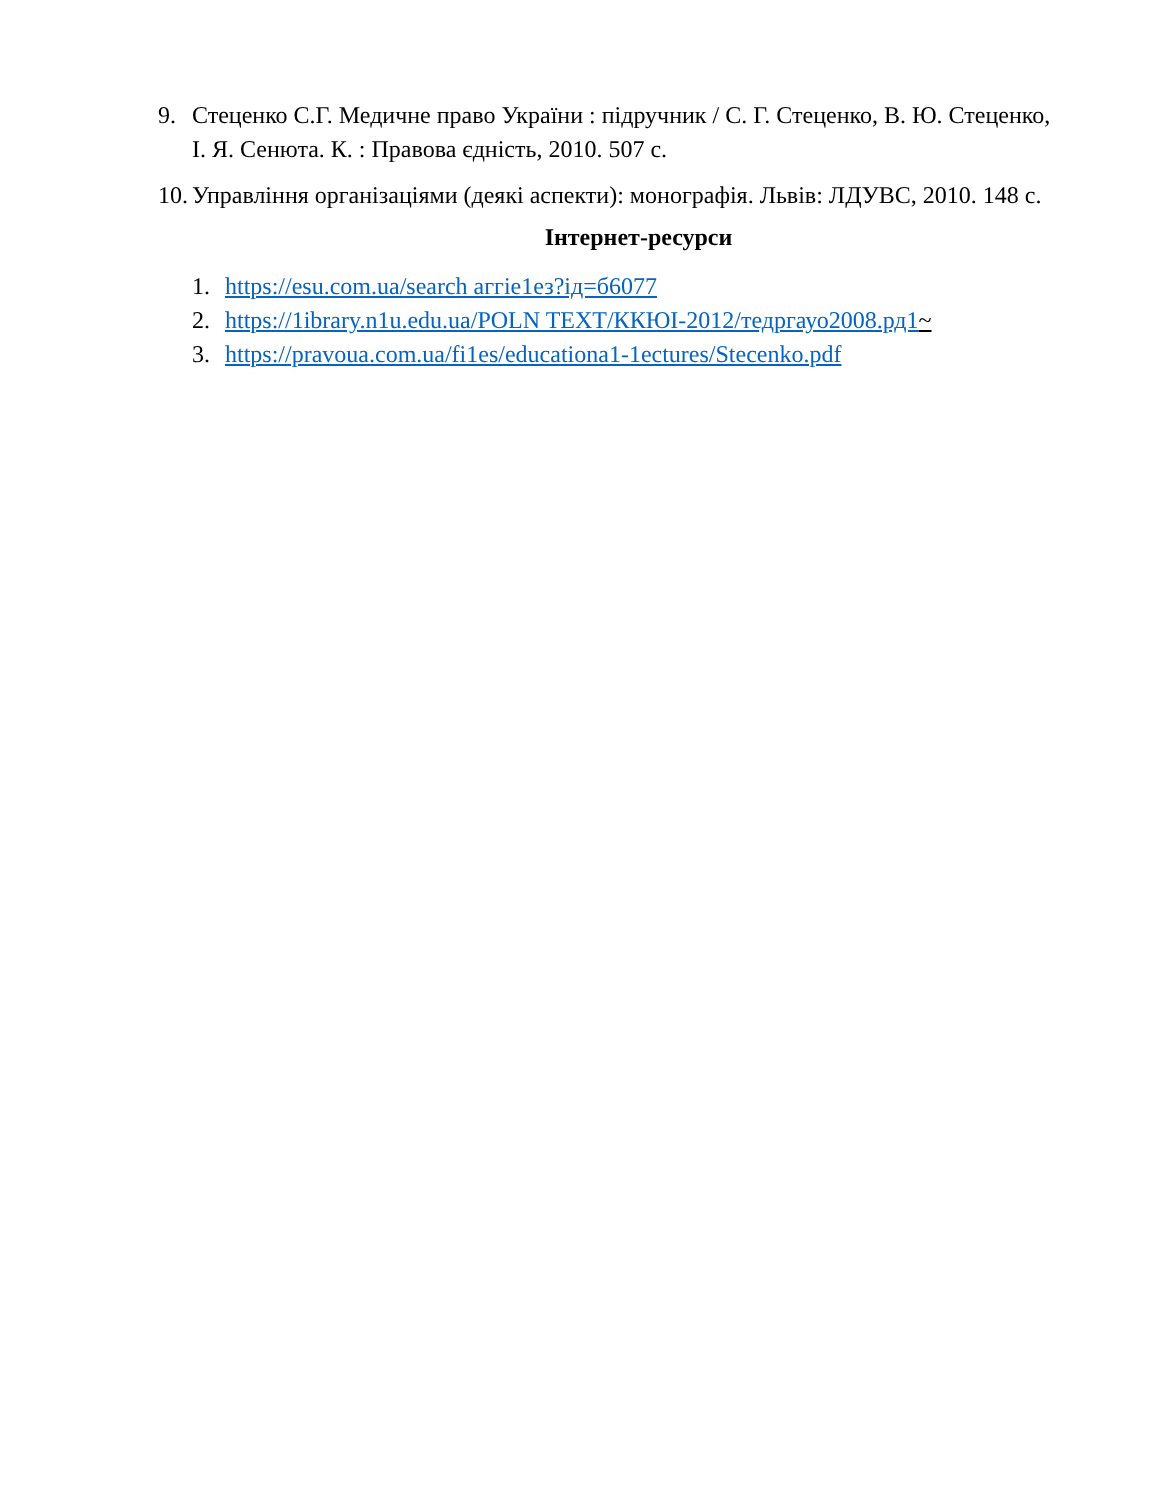9. Стеценко С.Г. Медичне право України : підручник / С. Г. Стеценко, В. Ю. Стеценко, І. Я. Сенюта. К. : Правова єдність, 2010. 507 с.
10. Управління організаціями (деякі аспекти): монографія. Львів: ЛДУВС, 2010. 148 с.
Інтернет-ресурси
1. https://esu.com.ua/search аггіе1ез?ід=б6077
2. https://1ibrary.n1u.edu.ua/POLN TEXT/ККЮІ-2012/тедргауо2008.рд1 ~
3. https://pravoua.com.ua/fi1es/educationa1-1ectures/Stecenko.pdf